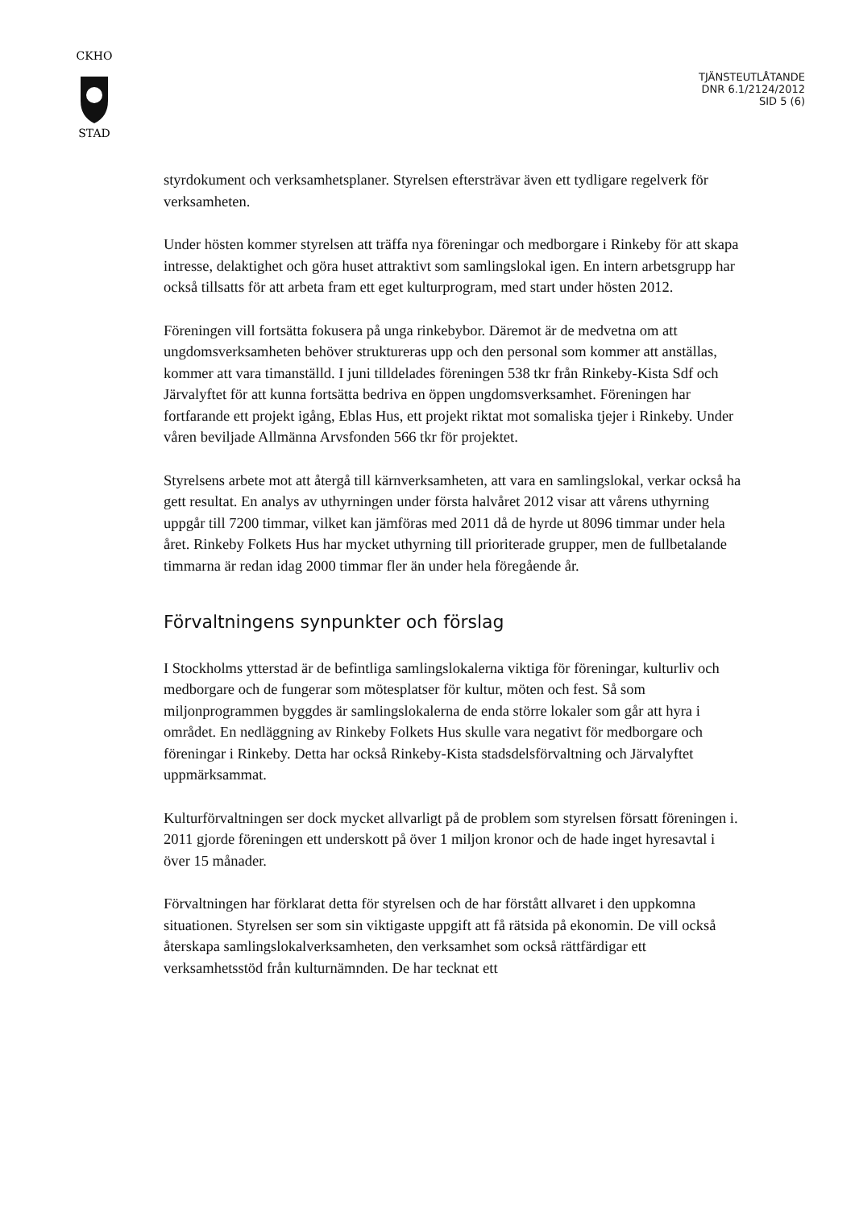CKHO
STAD
TJÄNSTEUTLÅTANDE
DNR 6.1/2124/2012
SID 5 (6)
styrdokument och verksamhetsplaner. Styrelsen eftersträvar även ett tydligare regelverk för verksamheten.
Under hösten kommer styrelsen att träffa nya föreningar och medborgare i Rinkeby för att skapa intresse, delaktighet och göra huset attraktivt som samlingslokal igen. En intern arbetsgrupp har också tillsatts för att arbeta fram ett eget kulturprogram, med start under hösten 2012.
Föreningen vill fortsätta fokusera på unga rinkebybor. Däremot är de medvetna om att ungdomsverksamheten behöver struktureras upp och den personal som kommer att anställas, kommer att vara timanställd. I juni tilldelades föreningen 538 tkr från Rinkeby-Kista Sdf och Järvalyftet för att kunna fortsätta bedriva en öppen ungdomsverksamhet. Föreningen har fortfarande ett projekt igång, Eblas Hus, ett projekt riktat mot somaliska tjejer i Rinkeby. Under våren beviljade Allmänna Arvsfonden 566 tkr för projektet.
Styrelsens arbete mot att återgå till kärnverksamheten, att vara en samlingslokal, verkar också ha gett resultat. En analys av uthyrningen under första halvåret 2012 visar att vårens uthyrning uppgår till 7200 timmar, vilket kan jämföras med 2011 då de hyrde ut 8096 timmar under hela året. Rinkeby Folkets Hus har mycket uthyrning till prioriterade grupper, men de fullbetalande timmarna är redan idag 2000 timmar fler än under hela föregående år.
Förvaltningens synpunkter och förslag
I Stockholms ytterstad är de befintliga samlingslokalerna viktiga för föreningar, kulturliv och medborgare och de fungerar som mötesplatser för kultur, möten och fest. Så som miljonprogrammen byggdes är samlingslokalerna de enda större lokaler som går att hyra i området. En nedläggning av Rinkeby Folkets Hus skulle vara negativt för medborgare och föreningar i Rinkeby. Detta har också Rinkeby-Kista stadsdelsförvaltning och Järvalyftet uppmärksammat.
Kulturförvaltningen ser dock mycket allvarligt på de problem som styrelsen försatt föreningen i. 2011 gjorde föreningen ett underskott på över 1 miljon kronor och de hade inget hyresavtal i över 15 månader.
Förvaltningen har förklarat detta för styrelsen och de har förstått allvaret i den uppkomna situationen. Styrelsen ser som sin viktigaste uppgift att få rätsida på ekonomin. De vill också återskapa samlingslokalverksamheten, den verksamhet som också rättfärdigar ett verksamhetsstöd från kulturnämnden. De har tecknat ett